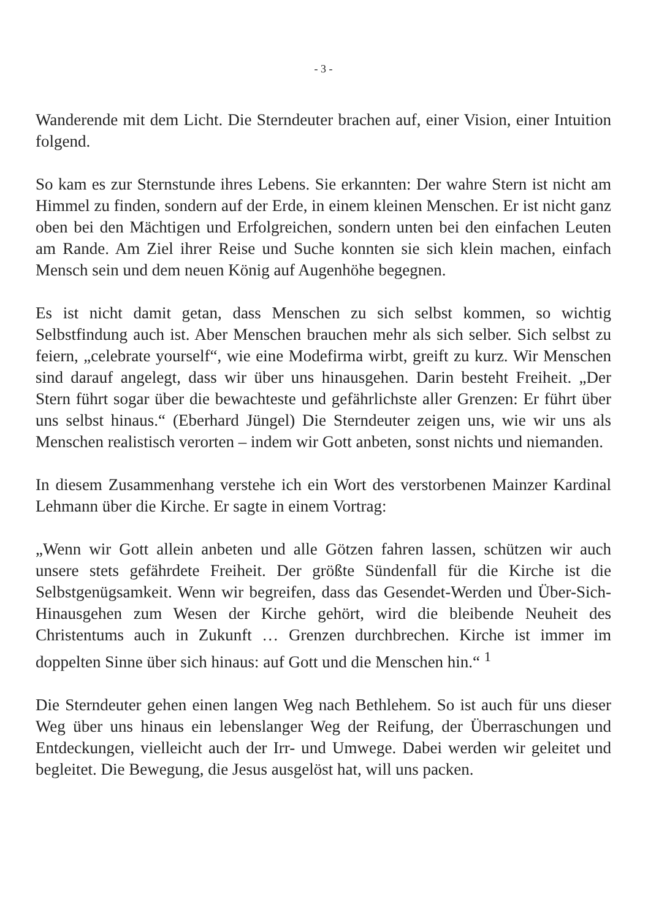- 3 -
Wanderende mit dem Licht. Die Sterndeuter brachen auf, einer Vision, einer Intuition folgend.
So kam es zur Sternstunde ihres Lebens. Sie erkannten: Der wahre Stern ist nicht am Himmel zu finden, sondern auf der Erde, in einem kleinen Menschen. Er ist nicht ganz oben bei den Mächtigen und Erfolgreichen, sondern unten bei den einfachen Leuten am Rande. Am Ziel ihrer Reise und Suche konnten sie sich klein machen, einfach Mensch sein und dem neuen König auf Augenhöhe begegnen.
Es ist nicht damit getan, dass Menschen zu sich selbst kommen, so wichtig Selbstfindung auch ist. Aber Menschen brauchen mehr als sich selber. Sich selbst zu feiern, „celebrate yourself“, wie eine Modefirma wirbt, greift zu kurz. Wir Menschen sind darauf angelegt, dass wir über uns hinausgehen. Darin besteht Freiheit. „Der Stern führt sogar über die bewachteste und gefährlichste aller Grenzen: Er führt über uns selbst hinaus.“ (Eberhard Jüngel) Die Sterndeuter zeigen uns, wie wir uns als Menschen realistisch verorten – indem wir Gott anbeten, sonst nichts und niemanden.
In diesem Zusammenhang verstehe ich ein Wort des verstorbenen Mainzer Kardinal Lehmann über die Kirche. Er sagte in einem Vortrag:
„Wenn wir Gott allein anbeten und alle Götzen fahren lassen, schützen wir auch unsere stets gefährdete Freiheit. Der größte Sündenfall für die Kirche ist die Selbstgenügsamkeit. Wenn wir begreifen, dass das Gesendet-Werden und Über-Sich-Hinausgehen zum Wesen der Kirche gehört, wird die bleibende Neuheit des Christentums auch in Zukunft … Grenzen durchbrechen. Kirche ist immer im doppelten Sinne über sich hinaus: auf Gott und die Menschen hin.“ <sup>1</sup>
Die Sterndeuter gehen einen langen Weg nach Bethlehem. So ist auch für uns dieser Weg über uns hinaus ein lebenslanger Weg der Reifung, der Überraschungen und Entdeckungen, vielleicht auch der Irr- und Umwege. Dabei werden wir geleitet und begleitet. Die Bewegung, die Jesus ausgelöst hat, will uns packen.